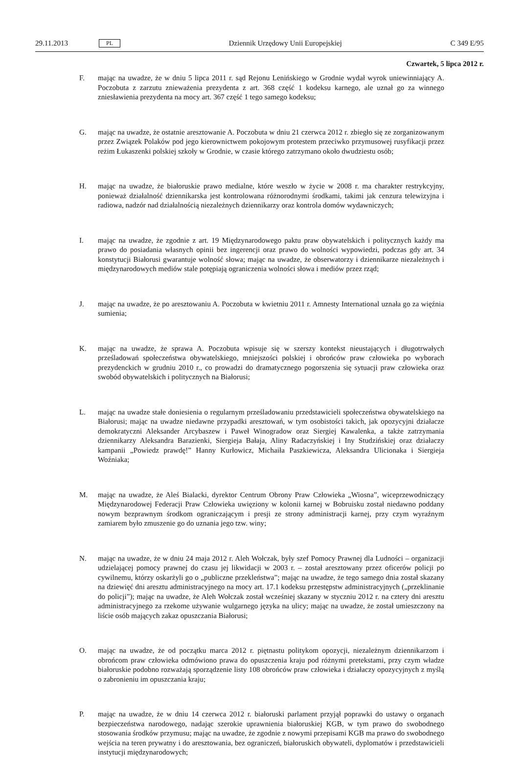29.11.2013 PL Dziennik Urzędowy Unii Europejskiej C 349 E/95
Czwartek, 5 lipca 2012 r.
F. mając na uwadze, że w dniu 5 lipca 2011 r. sąd Rejonu Lenińskiego w Grodnie wydał wyrok uniewinniający A. Poczobuta z zarzutu znieważenia prezydenta z art. 368 część 1 kodeksu karnego, ale uznał go za winnego zniesławienia prezydenta na mocy art. 367 część 1 tego samego kodeksu;
G. mając na uwadze, że ostatnie aresztowanie A. Poczobuta w dniu 21 czerwca 2012 r. zbiegło się ze zorganizowanym przez Związek Polaków pod jego kierownictwem pokojowym protestem przeciwko przymusowej rusyfikacji przez reżim Łukaszenki polskiej szkoły w Grodnie, w czasie którego zatrzymano około dwudziestu osób;
H. mając na uwadze, że białoruskie prawo medialne, które weszło w życie w 2008 r. ma charakter restrykcyjny, ponieważ działalność dziennikarska jest kontrolowana różnorodnymi środkami, takimi jak cenzura telewizyjna i radiowa, nadzór nad działalnością niezależnych dziennikarzy oraz kontrola domów wydawniczych;
I. mając na uwadze, że zgodnie z art. 19 Międzynarodowego paktu praw obywatelskich i politycznych każdy ma prawo do posiadania własnych opinii bez ingerencji oraz prawo do wolności wypowiedzi, podczas gdy art. 34 konstytucji Białorusi gwarantuje wolność słowa; mając na uwadze, że obserwatorzy i dziennikarze niezależnych i międzynarodowych mediów stale potępiają ograniczenia wolności słowa i mediów przez rząd;
J. mając na uwadze, że po aresztowaniu A. Poczobuta w kwietniu 2011 r. Amnesty International uznała go za więźnia sumienia;
K. mając na uwadze, że sprawa A. Poczobuta wpisuje się w szerszy kontekst nieustających i długotrwałych prześladowań społeczeństwa obywatelskiego, mniejszości polskiej i obrońców praw człowieka po wyborach prezydenckich w grudniu 2010 r., co prowadzi do dramatycznego pogorszenia się sytuacji praw człowieka oraz swobód obywatelskich i politycznych na Białorusi;
L. mając na uwadze stałe doniesienia o regularnym prześladowaniu przedstawicieli społeczeństwa obywatelskiego na Białorusi; mając na uwadze niedawne przypadki aresztowań, w tym osobistości takich, jak opozycyjni działacze demokratyczni Aleksander Arcybaszew i Paweł Winogradow oraz Siergiej Kawalenka, a także zatrzymania dziennikarzy Aleksandra Barazienki, Siergieja Bałaja, Aliny Radaczyńskiej i Iny Studzińskiej oraz działaczy kampanii „Powiedz prawdę!” Hanny Kurłowicz, Michaiła Paszkiewicza, Aleksandra Ulicionaka i Siergieja Woźniaka;
M. mając na uwadze, że Aleś Bialacki, dyrektor Centrum Obrony Praw Człowieka „Wiosna”, wiceprzewodniczący Międzynarodowej Federacji Praw Człowieka uwięziony w kolonii karnej w Bobruisku został niedawno poddany nowym bezprawnym środkom ograniczającym i presji ze strony administracji karnej, przy czym wyraźnym zamiarem było zmuszenie go do uznania jego tzw. winy;
N. mając na uwadze, że w dniu 24 maja 2012 r. Aleh Wołczak, były szef Pomocy Prawnej dla Ludności – organizacji udzielającej pomocy prawnej do czasu jej likwidacji w 2003 r. – został aresztowany przez oficerów policji po cywilnemu, którzy oskarżyli go o „publiczne przekleństwa”; mając na uwadze, że tego samego dnia został skazany na dziewięć dni aresztu administracyjnego na mocy art. 17.1 kodeksu przestępstw administracyjnych („przeklinanie do policji”); mając na uwadze, że Aleh Wołczak został wcześniej skazany w styczniu 2012 r. na cztery dni aresztu administracyjnego za rzekome używanie wulgarnego języka na ulicy; mając na uwadze, że został umieszczony na liście osób mających zakaz opuszczania Białorusi;
O. mając na uwadze, że od początku marca 2012 r. piętnastu politykom opozycji, niezależnym dziennikarzom i obrońcom praw człowieka odmówiono prawa do opuszczenia kraju pod różnymi pretekstami, przy czym władze białoruskie podobno rozważają sporządzenie listy 108 obrońców praw człowieka i działaczy opozycyjnych z myślą o zabronieniu im opuszczania kraju;
P. mając na uwadze, że w dniu 14 czerwca 2012 r. białoruski parlament przyjął poprawki do ustawy o organach bezpieczeństwa narodowego, nadając szerokie uprawnienia białoruskiej KGB, w tym prawo do swobodnego stosowania środków przymusu; mając na uwadze, że zgodnie z nowymi przepisami KGB ma prawo do swobodnego wejścia na teren prywatny i do aresztowania, bez ograniczeń, białoruskich obywateli, dyplomatów i przedstawicieli instytucji międzynarodowych;